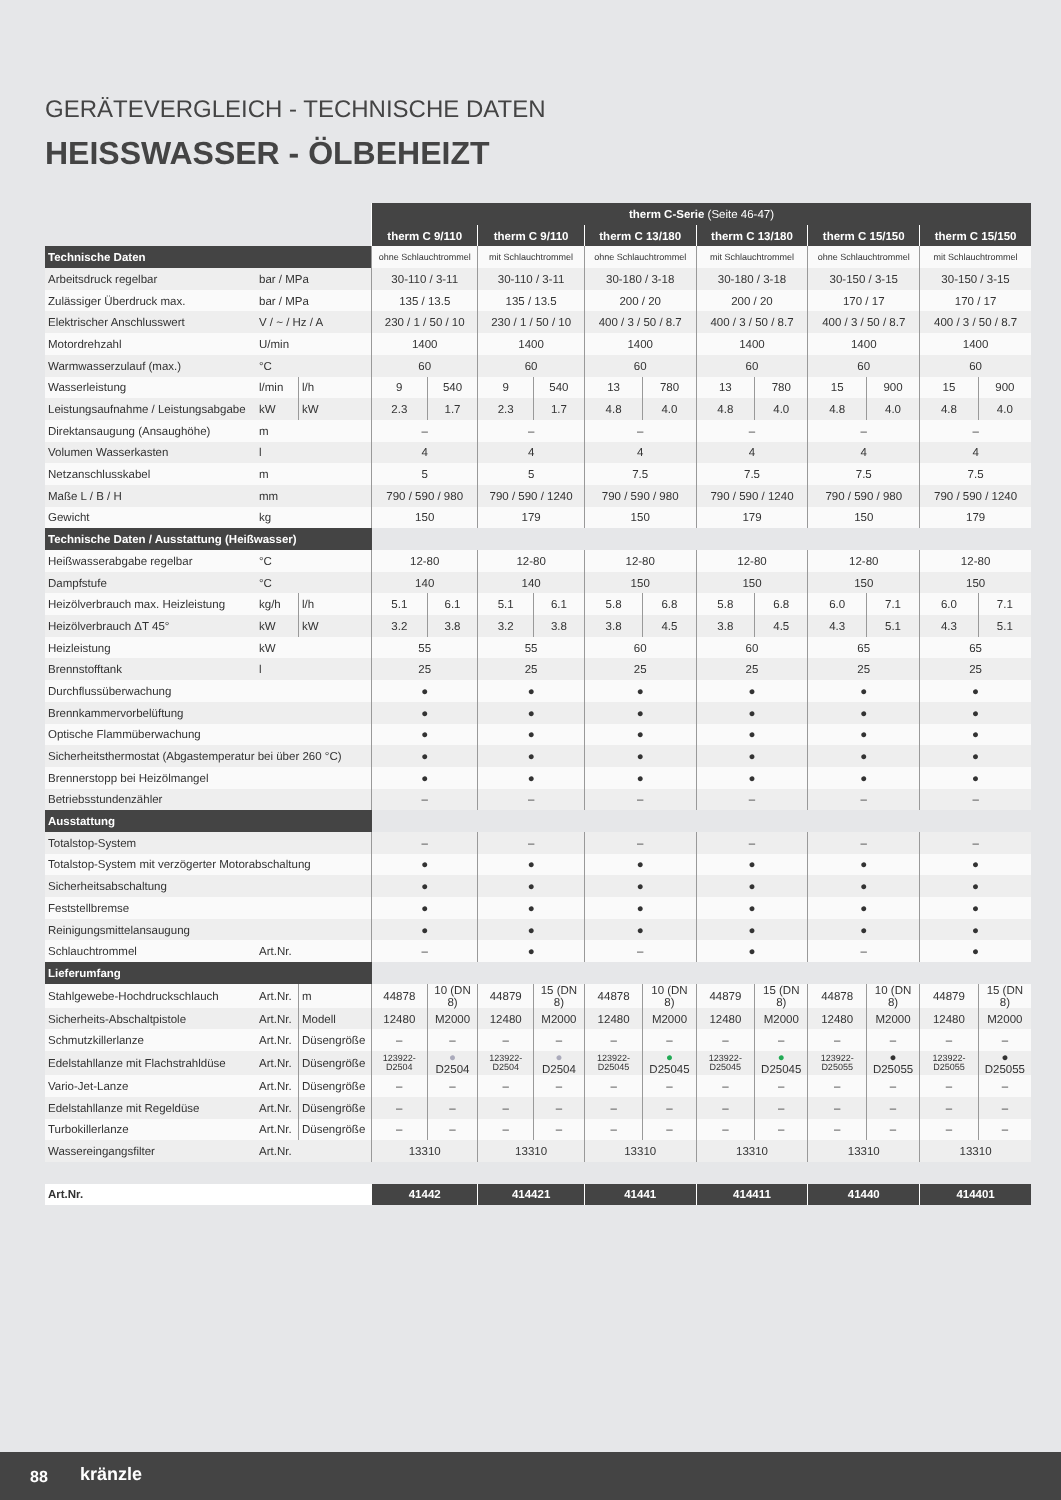GERÄTEVERGLEICH - TECHNISCHE DATEN
HEISSWASSER - ÖLBEHEIZT
| | | | therm C-Serie (Seite 46-47) | | | | | | | | | | | |
| | | | therm C 9/110 | | therm C 9/110 | | therm C 13/180 | | therm C 13/180 | | therm C 15/150 | | therm C 15/150 | |
| Technische Daten | | | ohne Schlauchtrommel | | mit Schlauchtrommel | | ohne Schlauchtrommel | | mit Schlauchtrommel | | ohne Schlauchtrommel | | mit Schlauchtrommel | |
| Arbeitsdruck regelbar | bar / MPa | | 30-110 / 3-11 | | 30-110 / 3-11 | | 30-180 / 3-18 | | 30-180 / 3-18 | | 30-150 / 3-15 | | 30-150 / 3-15 | |
| Zulässiger Überdruck max. | bar / MPa | | 135 / 13.5 | | 135 / 13.5 | | 200 / 20 | | 200 / 20 | | 170 / 17 | | 170 / 17 | |
| Elektrischer Anschlusswert | V / ~ / Hz / A | | 230 / 1 / 50 / 10 | | 230 / 1 / 50 / 10 | | 400 / 3 / 50 / 8.7 | | 400 / 3 / 50 / 8.7 | | 400 / 3 / 50 / 8.7 | | 400 / 3 / 50 / 8.7 | |
| Motordrehzahl | U/min | | 1400 | | 1400 | | 1400 | | 1400 | | 1400 | | 1400 | |
| Warmwasserzulauf (max.) | °C | | 60 | | 60 | | 60 | | 60 | | 60 | | 60 | |
| Wasserleistung | l/min | l/h | 9 | 540 | 9 | 540 | 13 | 780 | 13 | 780 | 15 | 900 | 15 | 900 |
| Leistungsaufnahme / Leistungsabgabe | kW | kW | 2.3 | 1.7 | 2.3 | 1.7 | 4.8 | 4.0 | 4.8 | 4.0 | 4.8 | 4.0 | 4.8 | 4.0 |
| Direktansaugung (Ansaughöhe) | m | | – | | – | | – | | – | | – | | – | |
| Volumen Wasserkasten | l | | 4 | | 4 | | 4 | | 4 | | 4 | | 4 | |
| Netzanschlusskabel | m | | 5 | | 5 | | 7.5 | | 7.5 | | 7.5 | | 7.5 | |
| Maße L / B / H | mm | | 790 / 590 / 980 | | 790 / 590 / 1240 | | 790 / 590 / 980 | | 790 / 590 / 1240 | | 790 / 590 / 980 | | 790 / 590 / 1240 | |
| Gewicht | kg | | 150 | | 179 | | 150 | | 179 | | 150 | | 179 | |
| Technische Daten / Ausstattung (Heißwasser) | | | | | | | | | | | | | | |
| Heißwasserabgabe regelbar | °C | | 12-80 | | 12-80 | | 12-80 | | 12-80 | | 12-80 | | 12-80 | |
| Dampfstufe | °C | | 140 | | 140 | | 150 | | 150 | | 150 | | 150 | |
| Heizölverbrauch max. Heizleistung | kg/h | l/h | 5.1 | 6.1 | 5.1 | 6.1 | 5.8 | 6.8 | 5.8 | 6.8 | 6.0 | 7.1 | 6.0 | 7.1 |
| Heizölverbrauch ΔT 45° | kW | kW | 3.2 | 3.8 | 3.2 | 3.8 | 3.8 | 4.5 | 3.8 | 4.5 | 4.3 | 5.1 | 4.3 | 5.1 |
| Heizleistung | kW | | 55 | | 55 | | 60 | | 60 | | 65 | | 65 | |
| Brennstofftank | l | | 25 | | 25 | | 25 | | 25 | | 25 | | 25 | |
| Durchflussüberwachung | | | ● | | ● | | ● | | ● | | ● | | ● | |
| Brennkammervorbelüftung | | | ● | | ● | | ● | | ● | | ● | | ● | |
| Optische Flammüberwachung | | | ● | | ● | | ● | | ● | | ● | | ● | |
| Sicherheitsthermostat (Abgastemperatur bei über 260 °C) | | | ● | | ● | | ● | | ● | | ● | | ● | |
| Brennerstopp bei Heizölmangel | | | ● | | ● | | ● | | ● | | ● | | ● | |
| Betriebsstundenzähler | | | – | | – | | – | | – | | – | | – | |
| Ausstattung | | | | | | | | | | | | | | |
| Totalstop-System | | | – | | – | | – | | – | | – | | – | |
| Totalstop-System mit verzögerter Motorabschaltung | | | ● | | ● | | ● | | ● | | ● | | ● | |
| Sicherheitsabschaltung | | | ● | | ● | | ● | | ● | | ● | | ● | |
| Feststellbremse | | | ● | | ● | | ● | | ● | | ● | | ● | |
| Reinigungsmittelansaugung | | | ● | | ● | | ● | | ● | | ● | | ● | |
| Schlauchtrommel | Art.Nr. | | – | | ● | | – | | ● | | – | | ● | |
| Lieferumfang | | | | | | | | | | | | | | |
| Stahlgewebe-Hochdruckschlauch | Art.Nr. | m | 44878 | 10 (DN 8) | 44879 | 15 (DN 8) | 44878 | 10 (DN 8) | 44879 | 15 (DN 8) | 44878 | 10 (DN 8) | 44879 | 15 (DN 8) |
| Sicherheits-Abschaltpistole | Art.Nr. | Modell | 12480 | M2000 | 12480 | M2000 | 12480 | M2000 | 12480 | M2000 | 12480 | M2000 | 12480 | M2000 |
| Schmutzkillerlanze | Art.Nr. | Düsengröße | – | – | – | – | – | – | – | – | – | – | – | – |
| Edelstahllanze mit Flachstrahldüse | Art.Nr. | Düsengröße | 123922-D2504 | ● D2504 | 123922-D2504 | ● D2504 | 123922-D25045 | ● D25045 | 123922-D25045 | ● D25045 | 123922-D25055 | ● D25055 | 123922-D25055 | ● D25055 |
| Vario-Jet-Lanze | Art.Nr. | Düsengröße | – | – | – | – | – | – | – | – | – | – | – | – |
| Edelstahllanze mit Regeldüse | Art.Nr. | Düsengröße | – | – | – | – | – | – | – | – | – | – | – | – |
| Turbokillerlanze | Art.Nr. | Düsengröße | – | – | – | – | – | – | – | – | – | – | – | – |
| Wassereingangsfilter | Art.Nr. | | 13310 | | 13310 | | 13310 | | 13310 | | 13310 | | 13310 | |
| Art.Nr. | | | 41442 | | 414421 | | 41441 | | 414411 | | 41440 | | 414401 | |
88 kränzle